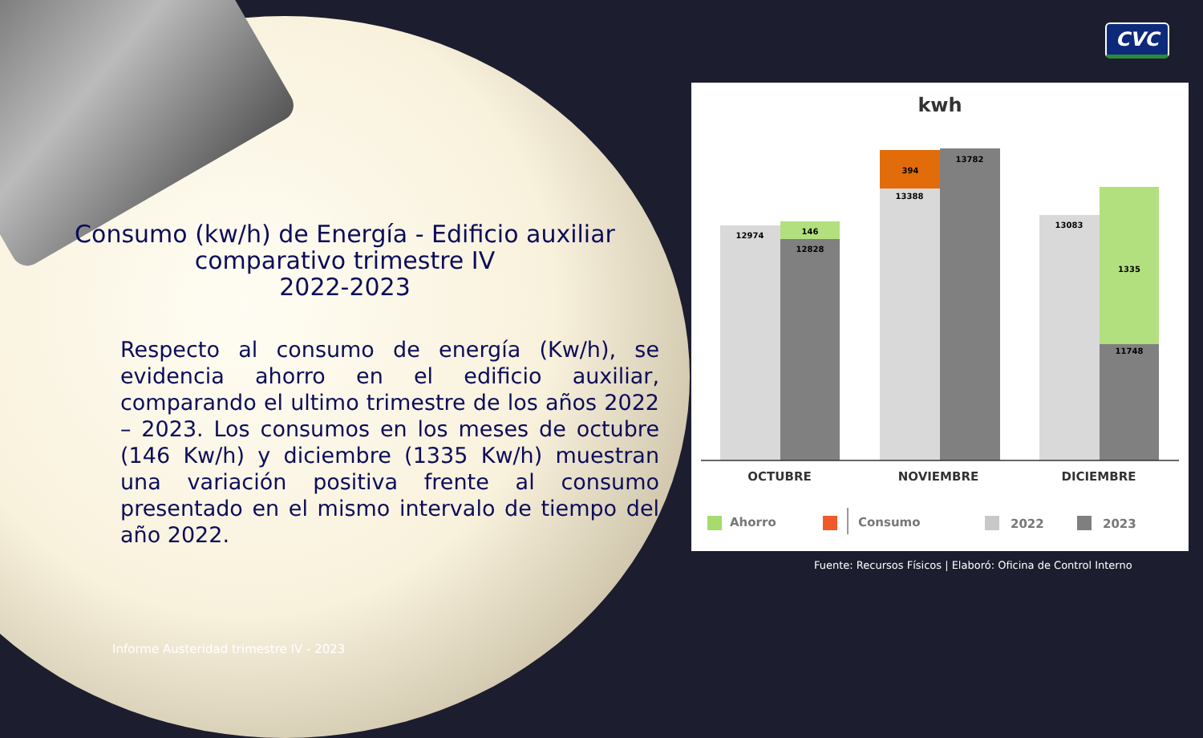Consumo (kw/h) de Energía - Edificio auxiliar
comparativo trimestre IV
2022-2023
Respecto al consumo de energía (Kw/h), se evidencia ahorro en el edificio auxiliar, comparando el ultimo trimestre de los años 2022 – 2023. Los consumos en los meses de octubre (146 Kw/h) y diciembre (1335 Kw/h) muestran una variación positiva frente al consumo presentado en el mismo intervalo de tiempo del año 2022.
Informe Austeridad trimestre IV - 2023
CVC
kwh
12974
146
12828
394
13388
13782
13083
1335
11748
OCTUBRE
NOVIEMBRE
DICIEMBRE
Ahorro
Consumo
2022
2023
Fuente: Recursos Físicos | Elaboró: Oficina de Control Interno